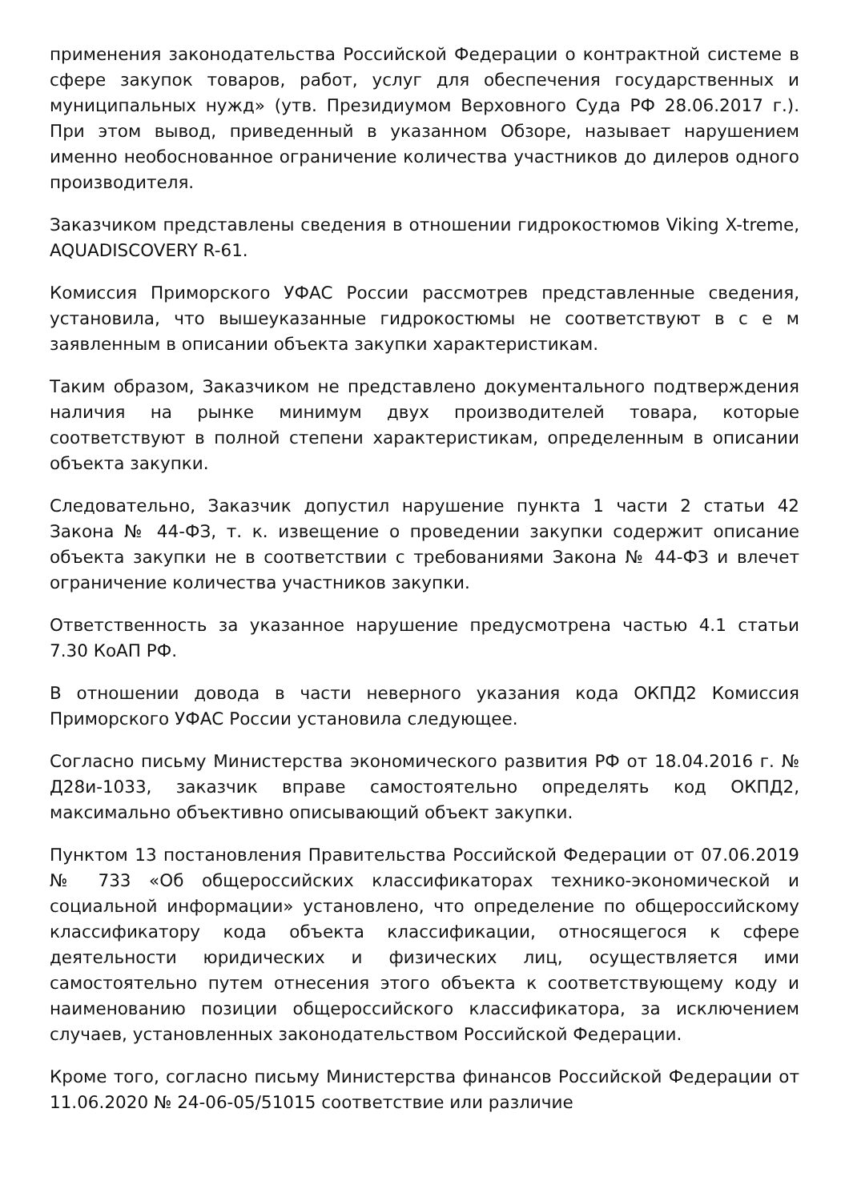применения законодательства Российской Федерации о контрактной системе в сфере закупок товаров, работ, услуг для обеспечения государственных и муниципальных нужд» (утв. Президиумом Верховного Суда РФ 28.06.2017 г.). При этом вывод, приведенный в указанном Обзоре, называет нарушением именно необоснованное ограничение количества участников до дилеров одного производителя.
Заказчиком представлены сведения в отношении гидрокостюмов Viking X-treme, AQUADISCOVERY R-61.
Комиссия Приморского УФАС России рассмотрев представленные сведения, установила, что вышеуказанные гидрокостюмы не соответствуют в с е м заявленным в описании объекта закупки характеристикам.
Таким образом, Заказчиком не представлено документального подтверждения наличия на рынке минимум двух производителей товара, которые соответствуют в полной степени характеристикам, определенным в описании объекта закупки.
Следовательно, Заказчик допустил нарушение пункта 1 части 2 статьи 42 Закона № 44-ФЗ, т. к. извещение о проведении закупки содержит описание объекта закупки не в соответствии с требованиями Закона № 44-ФЗ и влечет ограничение количества участников закупки.
Ответственность за указанное нарушение предусмотрена частью 4.1 статьи 7.30 КоАП РФ.
В отношении довода в части неверного указания кода ОКПД2 Комиссия Приморского УФАС России установила следующее.
Согласно письму Министерства экономического развития РФ от 18.04.2016 г. № Д28и-1033, заказчик вправе самостоятельно определять код ОКПД2, максимально объективно описывающий объект закупки.
Пунктом 13 постановления Правительства Российской Федерации от 07.06.2019 № 733 «Об общероссийских классификаторах технико-экономической и социальной информации» установлено, что определение по общероссийскому классификатору кода объекта классификации, относящегося к сфере деятельности юридических и физических лиц, осуществляется ими самостоятельно путем отнесения этого объекта к соответствующему коду и наименованию позиции общероссийского классификатора, за исключением случаев, установленных законодательством Российской Федерации.
Кроме того, согласно письму Министерства финансов Российской Федерации от 11.06.2020 № 24-06-05/51015 соответствие или различие